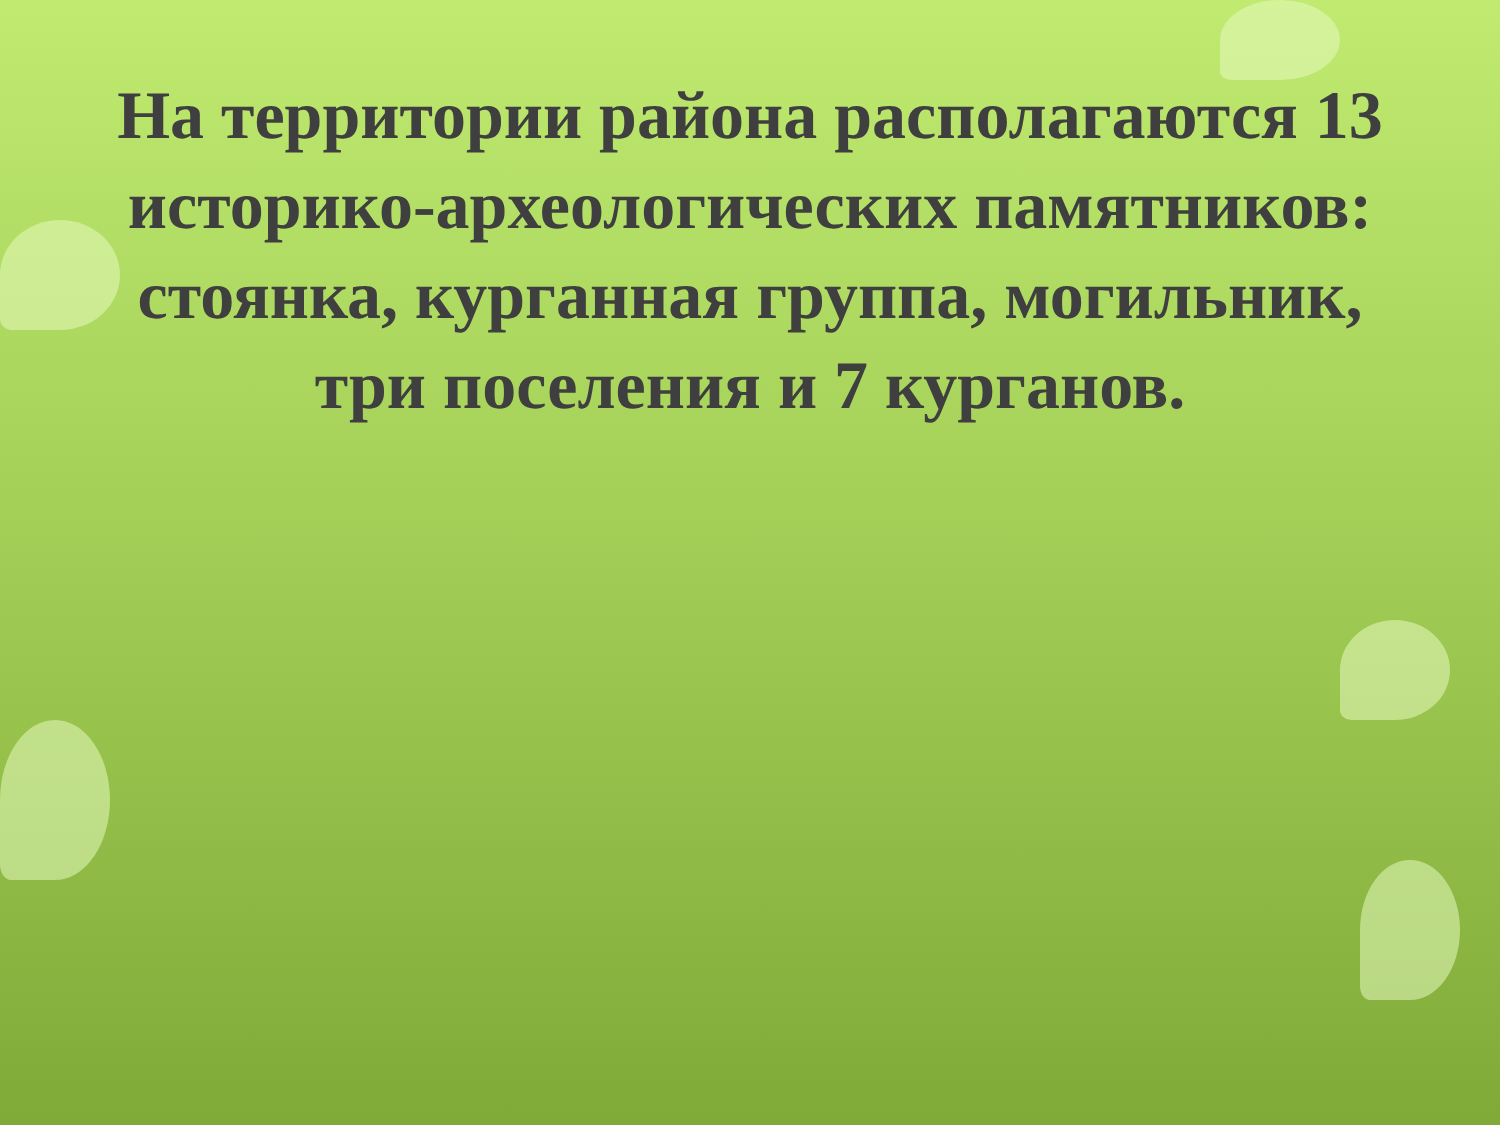На территории района располагаются 13 историко-археологических памятников: стоянка, курганная группа, могильник, три поселения и 7 курганов.